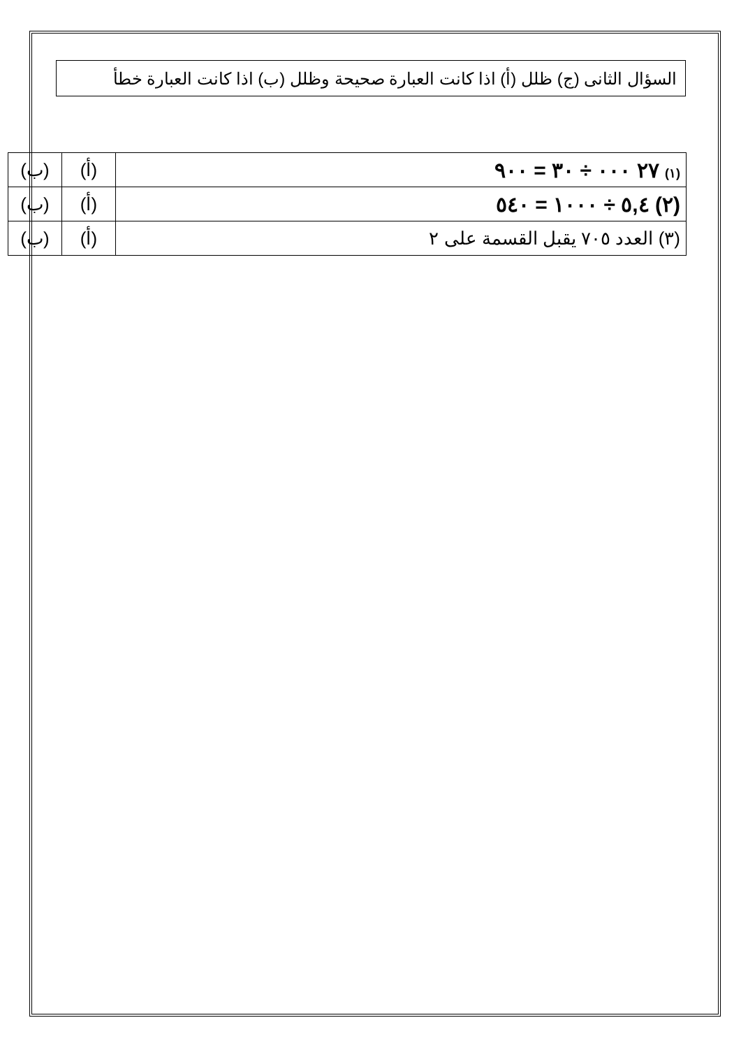السؤال الثانى (ج) ظلل (أ) اذا كانت العبارة صحيحة وظلل (ب) اذا كانت العبارة خطأ
| (١) ٢٧ ٠٠٠ ÷ ٣٠ = ٩٠٠ | (أ) | (ب) |
| (٢) ٥,٤ ÷ ١٠٠٠ = ٥٤٠ | (أ) | (ب) |
| (٣) العدد ٧٠٥ يقبل القسمة على ٢ | (أ) | (ب) |